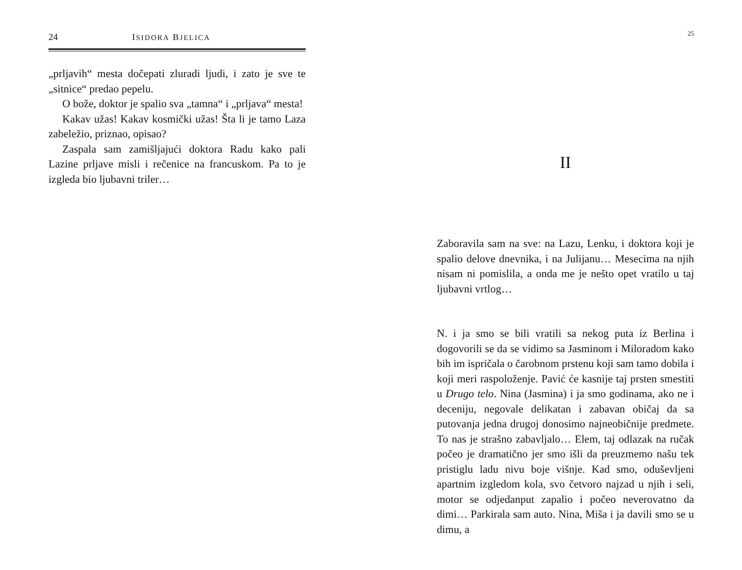24 ISIDORA BJELICA
„prljavih“ mesta dočepati zluradi ljudi, i zato je sve te „sitnice“ predao pepelu.
O bože, doktor je spalio sva „tamna“ i „prljava“ mesta!
Kakav užas! Kakav kosmički užas! Šta li je tamo Laza zabeležio, priznao, opisao?
Zaspala sam zamišljajući doktora Radu kako pali Lazine prljave misli i rečenice na francuskom. Pa to je izgleda bio ljubavni triler…
25
II
Zaboravila sam na sve: na Lazu, Lenku, i doktora koji je spalio delove dnevnika, i na Julijanu… Mesecima na njih nisam ni pomislila, a onda me je nešto opet vratilo u taj ljubavni vrtlog…
N. i ja smo se bili vratili sa nekog puta iz Berlina i dogovorili se da se vidimo sa Jasminom i Miloradom kako bih im ispričala o čarobnom prstenu koji sam tamo dobila i koji meri raspoloženje. Pavić će kasnije taj prsten smestiti u Drugo telo. Nina (Jasmina) i ja smo godinama, ako ne i deceniju, negovale delikatan i zabavan običaj da sa putovanja jedna drugoj donosimo najneobičnije predmete. To nas je strašno zabavljalo… Elem, taj odlazak na ručak počeo je dramatično jer smo išli da preuzmemo našu tek pristiglu ladu nivu boje višnje. Kad smo, oduševljeni apartnim izgledom kola, svo četvoro najzad u njih i seli, motor se odjedanput zapalio i počeo neverovatno da dimi… Parkirala sam auto. Nina, Miša i ja davili smo se u dimu, a